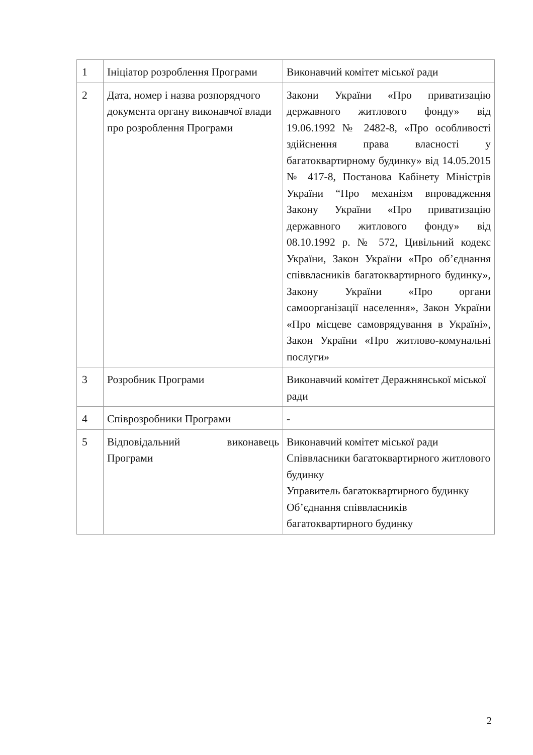| 1 | Ініціатор розроблення Програми | Виконавчий комітет міської ради |
| 2 | Дата, номер і назва розпорядчого документа органу виконавчої влади про розроблення Програми | Закони України «Про приватизацію державного житлового фонду» від 19.06.1992 № 2482-8, «Про особливості здійснення права власності у багатоквартирному будинку» від 14.05.2015 № 417-8, Постанова Кабінету Міністрів України “Про механізм впровадження Закону України «Про приватизацію державного житлового фонду» від 08.10.1992 р. № 572, Цивільний кодекс України, Закон України «Про об’єднання співвласників багатоквартирного будинку», Закону України «Про органи самоорганізації населення», Закон України «Про місцеве самоврядування в Україні», Закон України «Про житлово-комунальні послуги» |
| 3 | Розробник Програми | Виконавчий комітет Деражнянської міської ради |
| 4 | Співрозробники Програми | - |
| 5 | Відповідальний виконавець Програми | Виконавчий комітет міської ради Співвласники багатоквартирного житлового будинку Управитель багатоквартирного будинку Об’єднання співвласників багатоквартирного будинку |
2